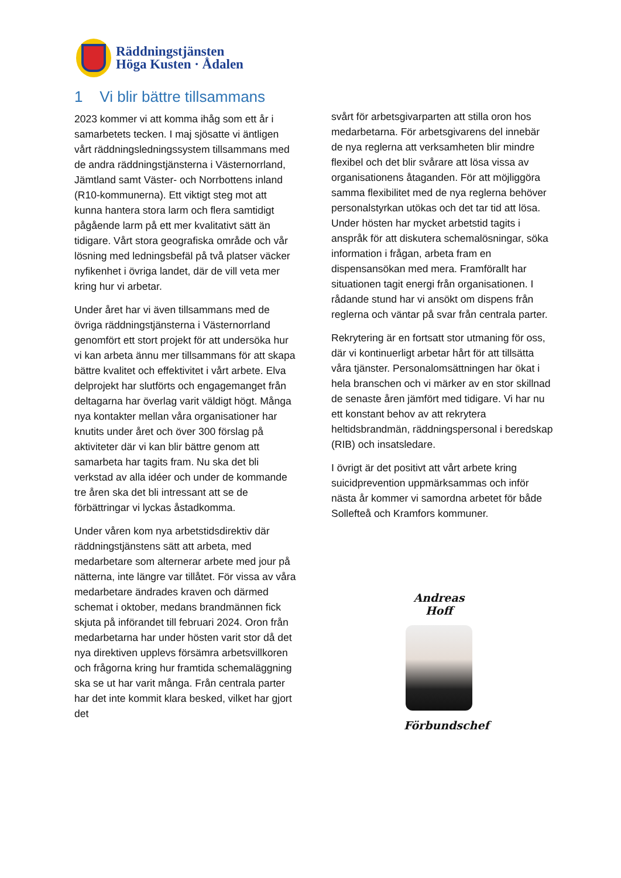Räddningstjänsten
Höga Kusten · Ådalen
1 Vi blir bättre tillsammans
2023 kommer vi att komma ihåg som ett år i samarbetets tecken. I maj sjösatte vi äntligen vårt räddningsledningssystem tillsammans med de andra räddningstjänsterna i Västernorrland, Jämtland samt Väster- och Norrbottens inland (R10-kommunerna). Ett viktigt steg mot att kunna hantera stora larm och flera samtidigt pågående larm på ett mer kvalitativt sätt än tidigare. Vårt stora geografiska område och vår lösning med ledningsbefäl på två platser väcker nyfikenhet i övriga landet, där de vill veta mer kring hur vi arbetar.
Under året har vi även tillsammans med de övriga räddningstjänsterna i Västernorrland genomfört ett stort projekt för att undersöka hur vi kan arbeta ännu mer tillsammans för att skapa bättre kvalitet och effektivitet i vårt arbete. Elva delprojekt har slutförts och engagemanget från deltagarna har överlag varit väldigt högt. Många nya kontakter mellan våra organisationer har knutits under året och över 300 förslag på aktiviteter där vi kan blir bättre genom att samarbeta har tagits fram. Nu ska det bli verkstad av alla idéer och under de kommande tre åren ska det bli intressant att se de förbättringar vi lyckas åstadkomma.
Under våren kom nya arbetstidsdirektiv där räddningstjänstens sätt att arbeta, med medarbetare som alternerar arbete med jour på nätterna, inte längre var tillåtet. För vissa av våra medarbetare ändrades kraven och därmed schemat i oktober, medans brandmännen fick skjuta på införandet till februari 2024. Oron från medarbetarna har under hösten varit stor då det nya direktiven upplevs försämra arbetsvillkoren och frågorna kring hur framtida schemaläggning ska se ut har varit många. Från centrala parter har det inte kommit klara besked, vilket har gjort det
svårt för arbetsgivarparten att stilla oron hos medarbetarna. För arbetsgivarens del innebär de nya reglerna att verksamheten blir mindre flexibel och det blir svårare att lösa vissa av organisationens åtaganden. För att möjliggöra samma flexibilitet med de nya reglerna behöver personalstyrkan utökas och det tar tid att lösa. Under hösten har mycket arbetstid tagits i anspråk för att diskutera schemalösningar, söka information i frågan, arbeta fram en dispensansökan med mera. Framförallt har situationen tagit energi från organisationen. I rådande stund har vi ansökt om dispens från reglerna och väntar på svar från centrala parter.
Rekrytering är en fortsatt stor utmaning för oss, där vi kontinuerligt arbetar hårt för att tillsätta våra tjänster. Personalomsättningen har ökat i hela branschen och vi märker av en stor skillnad de senaste åren jämfört med tidigare. Vi har nu ett konstant behov av att rekrytera heltidsbrandmän, räddningspersonal i beredskap (RIB) och insatsledare.
I övrigt är det positivt att vårt arbete kring suicidprevention uppmärksammas och inför nästa år kommer vi samordna arbetet för både Sollefteå och Kramfors kommuner.
Andreas Hoff
Förbundschef